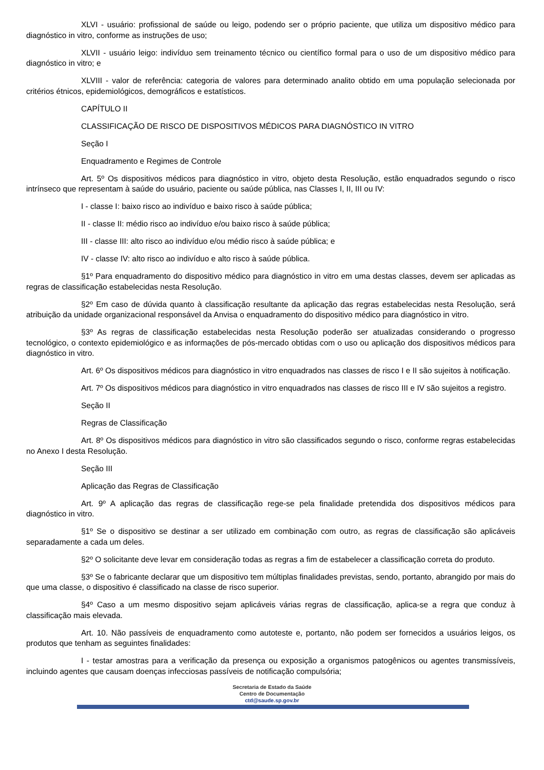XLVI - usuário: profissional de saúde ou leigo, podendo ser o próprio paciente, que utiliza um dispositivo médico para diagnóstico in vitro, conforme as instruções de uso;
XLVII - usuário leigo: indivíduo sem treinamento técnico ou científico formal para o uso de um dispositivo médico para diagnóstico in vitro; e
XLVIII - valor de referência: categoria de valores para determinado analito obtido em uma população selecionada por critérios étnicos, epidemiológicos, demográficos e estatísticos.
CAPÍTULO II
CLASSIFICAÇÃO DE RISCO DE DISPOSITIVOS MÉDICOS PARA DIAGNÓSTICO IN VITRO
Seção I
Enquadramento e Regimes de Controle
Art. 5º Os dispositivos médicos para diagnóstico in vitro, objeto desta Resolução, estão enquadrados segundo o risco intrínseco que representam à saúde do usuário, paciente ou saúde pública, nas Classes I, II, III ou IV:
I - classe I: baixo risco ao indivíduo e baixo risco à saúde pública;
II - classe II: médio risco ao indivíduo e/ou baixo risco à saúde pública;
III - classe III: alto risco ao indivíduo e/ou médio risco à saúde pública; e
IV - classe IV: alto risco ao indivíduo e alto risco à saúde pública.
§1º Para enquadramento do dispositivo médico para diagnóstico in vitro em uma destas classes, devem ser aplicadas as regras de classificação estabelecidas nesta Resolução.
§2º Em caso de dúvida quanto à classificação resultante da aplicação das regras estabelecidas nesta Resolução, será atribuição da unidade organizacional responsável da Anvisa o enquadramento do dispositivo médico para diagnóstico in vitro.
§3º As regras de classificação estabelecidas nesta Resolução poderão ser atualizadas considerando o progresso tecnológico, o contexto epidemiológico e as informações de pós-mercado obtidas com o uso ou aplicação dos dispositivos médicos para diagnóstico in vitro.
Art. 6º Os dispositivos médicos para diagnóstico in vitro enquadrados nas classes de risco I e II são sujeitos à notificação.
Art. 7º Os dispositivos médicos para diagnóstico in vitro enquadrados nas classes de risco III e IV são sujeitos a registro.
Seção II
Regras de Classificação
Art. 8º Os dispositivos médicos para diagnóstico in vitro são classificados segundo o risco, conforme regras estabelecidas no Anexo I desta Resolução.
Seção III
Aplicação das Regras de Classificação
Art. 9º A aplicação das regras de classificação rege-se pela finalidade pretendida dos dispositivos médicos para diagnóstico in vitro.
§1º Se o dispositivo se destinar a ser utilizado em combinação com outro, as regras de classificação são aplicáveis separadamente a cada um deles.
§2º O solicitante deve levar em consideração todas as regras a fim de estabelecer a classificação correta do produto.
§3º Se o fabricante declarar que um dispositivo tem múltiplas finalidades previstas, sendo, portanto, abrangido por mais do que uma classe, o dispositivo é classificado na classe de risco superior.
§4º Caso a um mesmo dispositivo sejam aplicáveis várias regras de classificação, aplica-se a regra que conduz à classificação mais elevada.
Art. 10. Não passíveis de enquadramento como autoteste e, portanto, não podem ser fornecidos a usuários leigos, os produtos que tenham as seguintes finalidades:
I - testar amostras para a verificação da presença ou exposição a organismos patogênicos ou agentes transmissíveis, incluindo agentes que causam doenças infecciosas passíveis de notificação compulsória;
Secretaria de Estado da Saúde
Centro de Documentação
ctd@saude.sp.gov.br